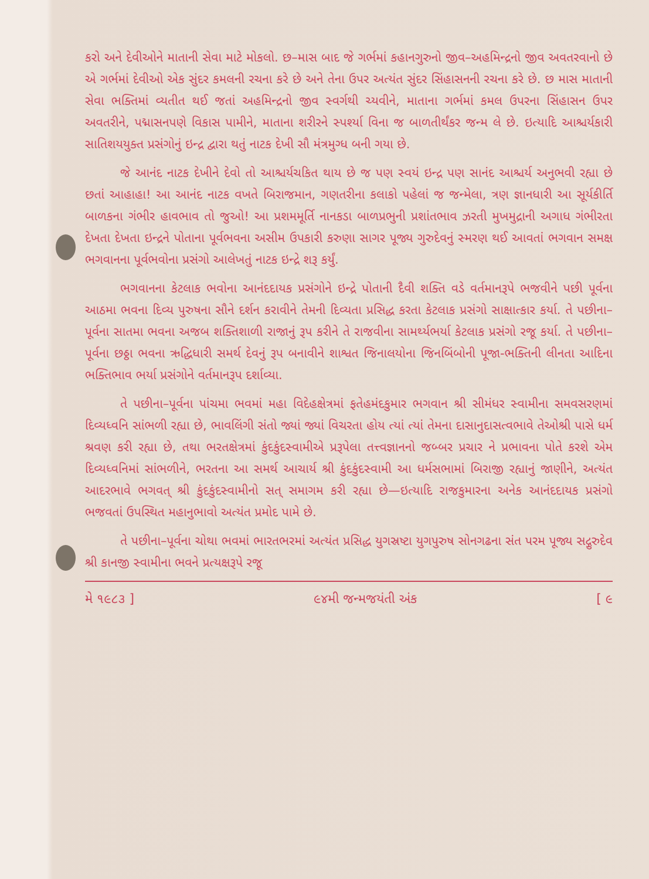કરો અને દેવીઓને માતાની સેવા માટે મોકલો. છ–માસ બાદ જે ગર્ભમાં કહાનગુરુનો જીવ–અહમિન્દ્રનો જીવ અવતરવાનો છે એ ગર્ભમાં દેવીઓ એક સુંદર કમલની રચના કરે છે અને તેના ઉપર અત્યંત સુંદર સિંહાસનની રચના કરે છે. છ માસ માતાની સેવા ભક્તિમાં વ્યતીત થઈ જતાં અહમિન્દ્રનો જીવ સ્વર્ગથી ચ્યવીને, માતાના ગર્ભમાં કમલ ઉપરના સિંહાસન ઉપર અવતરીને, પદ્માસનપણે વિકાસ પામીને, માતાના શરીરને સ્પર્શ્યા વિના જ બાળતીર્થંકર જન્મ લે છે. ઇત્યાદિ આશ્ચર્યકારી સાતિશયયુક્ત પ્રસંગોનું ઇન્દ્ર દ્વારા થતું નાટક દેખી સૌ મંત્રમુગ્ધ બની ગયા છે.
જે આનંદ નાટક દેખીને દેવો તો આશ્ચર્યચકિત થાય છે જ પણ સ્વયં ઇન્દ્ર પણ સાનંદ આશ્ચર્ય અનુભવી રહ્યા છે છતાં આહાહા! આ આનંદ નાટક વખતે બિરાજમાન, ગણતરીના કલાકો પહેલાં જ જન્મેલા, ત્રણ જ્ઞાનધારી આ સૂર્યકીર્તિ બાળકના ગંભીર હાવભાવ તો જુઓ! આ પ્રશમમૂર્તિ નાનકડા બાળપ્રભુની પ્રશાંતભાવ ઝરતી મુખમુદ્રાની અગાધ ગંભીરતા દેખતા દેખતા ઇન્દ્રને પોતાના પૂર્વભવના અસીમ ઉપકારી કરુણા સાગર પૂજ્ય ગુરુદેવનું સ્મરણ થઈ આવતાં ભગવાન સમક્ષ ભગવાનના પૂર્વભવોના પ્રસંગો આલેખતું નાટક ઇન્દ્રે શરૂ કર્યું.
ભગવાનના કેટલાક ભવોના આનંદદાયક પ્રસંગોને ઇન્દ્રે પોતાની દૈવી શક્તિ વડે વર્તમાનરૂપે ભજવીને પછી પૂર્વના આઠમા ભવના દિવ્ય પુરુષના સૌને દર્શન કરાવીને તેમની દિવ્યતા પ્રસિદ્ધ કરતા કેટલાક પ્રસંગો સાક્ષાત્કાર કર્યા. તે પછીના–પૂર્વના સાતમા ભવના અજબ શક્તિશાળી રાજાનું રૂપ કરીને તે રાજવીના સામર્થ્યભર્યા કેટલાક પ્રસંગો રજૂ કર્યા. તે પછીના–પૂર્વના છઠ્ઠા ભવના ઋદ્ધિધારી સમર્થ દેવનું રૂપ બનાવીને શાશ્વત જિનાલયોના જિનબિંબોની પૂજા-ભક્તિની લીનતા આદિના ભક્તિભાવ ભર્યા પ્રસંગોને વર્તમાનરૂપ દર્શાવ્યા.
તે પછીના–પૂર્વના પાંચમા ભવમાં મહા વિદેહક્ષેત્રમાં ફતેહમંદકુમાર ભગવાન શ્રી સીમંધર સ્વામીના સમવસરણમાં દિવ્યધ્વનિ સાંભળી રહ્યા છે, ભાવલિંગી સંતો જ્યાં જ્યાં વિચરતા હોય ત્યાં ત્યાં તેમના દાસાનુદાસત્વભાવે તેઓશ્રી પાસે ધર્મ શ્રવણ કરી રહ્યા છે, તથા ભરતક્ષેત્રમાં કુંદકુંદસ્વામીએ પ્રરૂપેલા તત્ત્વજ્ઞાનનો જબ્બર પ્રચાર ને પ્રભાવના પોતે કરશે એમ દિવ્યધ્વનિમાં સાંભળીને, ભરતના આ સમર્થ આચાર્ય શ્રી કુંદકુંદસ્વામી આ ધર્મસભામાં બિરાજી રહ્યાનું જાણીને, અત્યંત આદરભાવે ભગવત્ શ્રી કુંદકુંદસ્વામીનો સત્ સમાગમ કરી રહ્યા છે—ઇત્યાદિ રાજકુમારના અનેક આનંદદાયક પ્રસંગો ભજવતાં ઉપસ્થિત મહાનુભાવો અત્યંત પ્રમોદ પામે છે.
તે પછીના–પૂર્વના ચોથા ભવમાં ભારતભરમાં અત્યંત પ્રસિદ્ધ યુગસ્રષ્ટા યુગપુરુષ સોનગઢના સંત પરમ પૂજ્ય સદ્ગુરુદેવ શ્રી કાનજી સ્વામીના ભવને પ્રત્યક્ષરૂપે રજૂ
મે ૧૯૮૩ ] ૯૪મી જન્મજયંતી અંક [ ૯